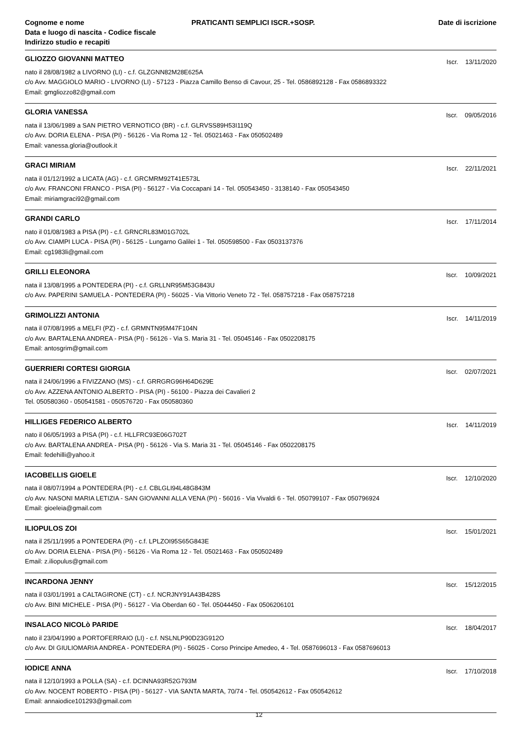Cognome e nome
Data e luogo di nascita - Codice fiscale
Indirizzo studio e recapiti
PRATICANTI SEMPLICI ISCR.+SOSP.
Date di iscrizione
GLIOZZO GIOVANNI MATTEO Iscr. 13/11/2020
nato il 28/08/1982 a LIVORNO (LI) - c.f. GLZGNN82M28E625A
c/o Avv. MAGGIOLO MARIO - LIVORNO (LI) - 57123 - Piazza Camillo Benso di Cavour, 25 - Tel. 0586892128 - Fax 0586893322
Email: gmgliozzo82@gmail.com
GLORIA VANESSA Iscr. 09/05/2016
nata il 13/06/1989 a SAN PIETRO VERNOTICO (BR) - c.f. GLRVSS89H53I119Q
c/o Avv. DORIA ELENA - PISA (PI) - 56126 - Via Roma 12 - Tel. 05021463 - Fax 050502489
Email: vanessa.gloria@outlook.it
GRACI MIRIAM Iscr. 22/11/2021
nata il 01/12/1992 a LICATA (AG) - c.f. GRCMRM92T41E573L
c/o Avv. FRANCONI FRANCO - PISA (PI) - 56127 - Via Coccapani 14 - Tel. 050543450 - 3138140 - Fax 050543450
Email: miriamgraci92@gmail.com
GRANDI CARLO Iscr. 17/11/2014
nato il 01/08/1983 a PISA (PI) - c.f. GRNCRL83M01G702L
c/o Avv. CIAMPI LUCA - PISA (PI) - 56125 - Lungarno Galilei 1 - Tel. 050598500 - Fax 0503137376
Email: cg1983li@gmail.com
GRILLI ELEONORA Iscr. 10/09/2021
nata il 13/08/1995 a PONTEDERA (PI) - c.f. GRLLNR95M53G843U
c/o Avv. PAPERINI SAMUELA - PONTEDERA (PI) - 56025 - Via Vittorio Veneto 72 - Tel. 058757218 - Fax 058757218
GRIMOLIZZI ANTONIA Iscr. 14/11/2019
nata il 07/08/1995 a MELFI (PZ) - c.f. GRMNTN95M47F104N
c/o Avv. BARTALENA ANDREA - PISA (PI) - 56126 - Via S. Maria 31 - Tel. 05045146 - Fax 0502208175
Email: antosgrim@gmail.com
GUERRIERI CORTESI GIORGIA Iscr. 02/07/2021
nata il 24/06/1996 a FIVIZZANO (MS) - c.f. GRRGRG96H64D629E
c/o Avv. AZZENA ANTONIO ALBERTO - PISA (PI) - 56100 - Piazza dei Cavalieri 2
Tel. 050580360 - 050541581 - 050576720 - Fax 050580360
HILLIGES FEDERICO ALBERTO Iscr. 14/11/2019
nato il 06/05/1993 a PISA (PI) - c.f. HLLFRC93E06G702T
c/o Avv. BARTALENA ANDREA - PISA (PI) - 56126 - Via S. Maria 31 - Tel. 05045146 - Fax 0502208175
Email: fedehilli@yahoo.it
IACOBELLIS GIOELE Iscr. 12/10/2020
nata il 08/07/1994 a PONTEDERA (PI) - c.f. CBLGLI94L48G843M
c/o Avv. NASONI MARIA LETIZIA - SAN GIOVANNI ALLA VENA (PI) - 56016 - Via Vivaldi 6 - Tel. 050799107 - Fax 050796924
Email: gioeleia@gmail.com
ILIOPULOS ZOI Iscr. 15/01/2021
nata il 25/11/1995 a PONTEDERA (PI) - c.f. LPLZOI95S65G843E
c/o Avv. DORIA ELENA - PISA (PI) - 56126 - Via Roma 12 - Tel. 05021463 - Fax 050502489
Email: z.iliopulus@gmail.com
INCARDONA JENNY Iscr. 15/12/2015
nata il 03/01/1991 a CALTAGIRONE (CT) - c.f. NCRJNY91A43B428S
c/o Avv. BINI MICHELE - PISA (PI) - 56127 - Via Oberdan 60 - Tel. 05044450 - Fax 0506206101
INSALACO NICOLò PARIDE Iscr. 18/04/2017
nato il 23/04/1990 a PORTOFERRAIO (LI) - c.f. NSLNLP90D23G912O
c/o Avv. DI GIULIOMARIA ANDREA - PONTEDERA (PI) - 56025 - Corso Principe Amedeo, 4 - Tel. 0587696013 - Fax 0587696013
IODICE ANNA Iscr. 17/10/2018
nata il 12/10/1993 a POLLA (SA) - c.f. DCINNA93R52G793M
c/o Avv. NOCENT ROBERTO - PISA (PI) - 56127 - VIA SANTA MARTA, 70/74 - Tel. 050542612 - Fax 050542612
Email: annaiodice101293@gmail.com
12